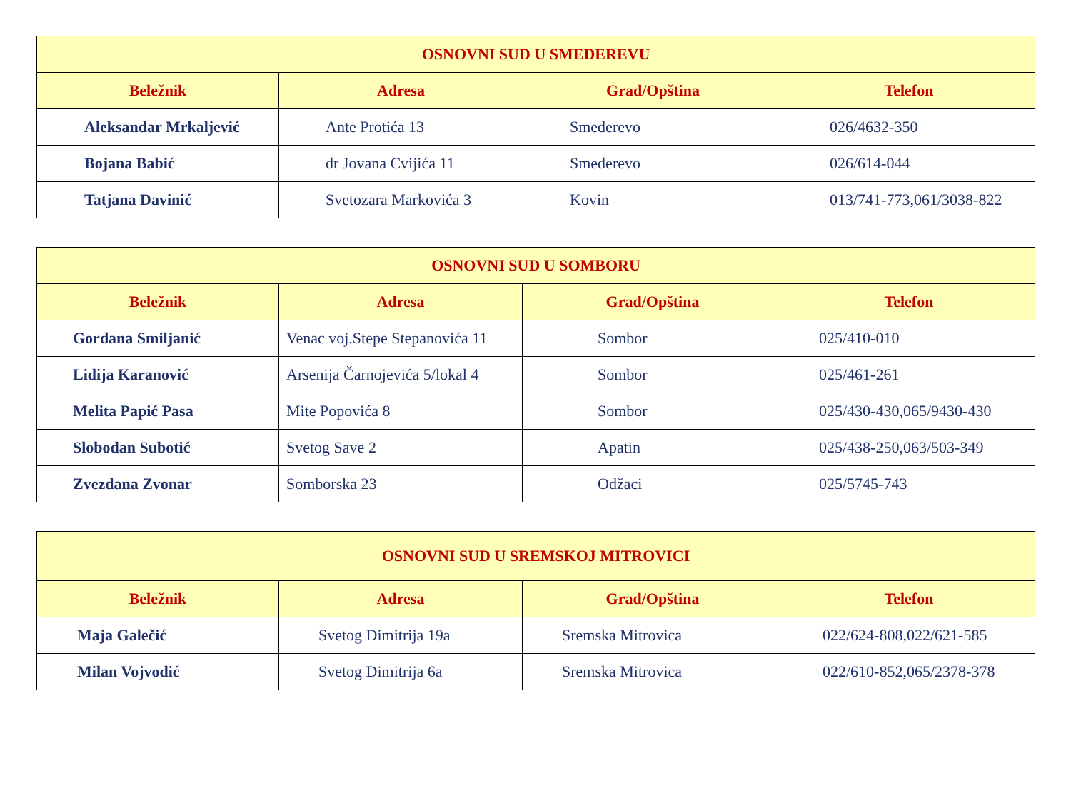| OSNOVNI SUD U SMEDEREVU | | | |
| Beležnik | Adresa | Grad/Opština | Telefon |
| Aleksandar Mrkaljević | Ante Protića 13 | Smederevo | 026/4632-350 |
| Bojana Babić | dr Jovana Cvijića 11 | Smederevo | 026/614-044 |
| Tatjana Davinić | Svetozara Markovića 3 | Kovin | 013/741-773,061/3038-822 |
| OSNOVNI SUD U SOMBORU | | | |
| Beležnik | Adresa | Grad/Opština | Telefon |
| Gordana Smiljanić | Venac voj.Stepe Stepanovića 11 | Sombor | 025/410-010 |
| Lidija Karanović | Arsenija Čarnojevića 5/lokal 4 | Sombor | 025/461-261 |
| Melita Papić Pasa | Mite Popovića 8 | Sombor | 025/430-430,065/9430-430 |
| Slobodan Subotić | Svetog Save 2 | Apatin | 025/438-250,063/503-349 |
| Zvezdana Zvonar | Somborska 23 | Odžaci | 025/5745-743 |
| OSNOVNI SUD U SREMSKOJ MITROVICI | | | |
| Beležnik | Adresa | Grad/Opština | Telefon |
| Maja Galečić | Svetog Dimitrija 19a | Sremska Mitrovica | 022/624-808,022/621-585 |
| Milan Vojvodić | Svetog Dimitrija 6a | Sremska Mitrovica | 022/610-852,065/2378-378 |